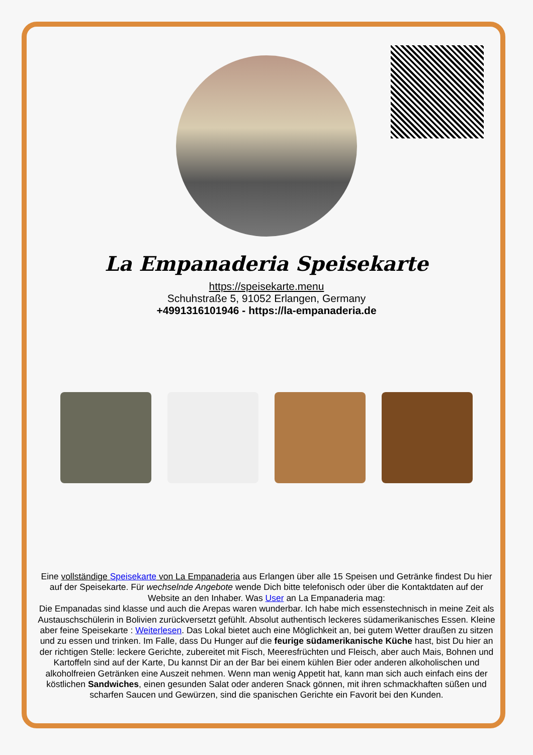La Empanaderia Speisekarte
https://speisekarte.menu
Schuhstraße 5, 91052 Erlangen, Germany
+4991316101946 - https://la-empanaderia.de
Eine vollständige Speisekarte von La Empanaderia aus Erlangen über alle 15 Speisen und Getränke findest Du hier auf der Speisekarte. Für wechselnde Angebote wende Dich bitte telefonisch oder über die Kontaktdaten auf der Website an den Inhaber. Was User an La Empanaderia mag:
Die Empanadas sind klasse und auch die Arepas waren wunderbar. Ich habe mich essenstechnisch in meine Zeit als Austauschschülerin in Bolivien zurückversetzt gefühlt. Absolut authentisch leckeres südamerikanisches Essen. Kleine aber feine Speisekarte : Weiterlesen. Das Lokal bietet auch eine Möglichkeit an, bei gutem Wetter draußen zu sitzen und zu essen und trinken. Im Falle, dass Du Hunger auf die feurige südamerikanische Küche hast, bist Du hier an der richtigen Stelle: leckere Gerichte, zubereitet mit Fisch, Meeresfrüchten und Fleisch, aber auch Mais, Bohnen und Kartoffeln sind auf der Karte, Du kannst Dir an der Bar bei einem kühlen Bier oder anderen alkoholischen und alkoholfreien Getränken eine Auszeit nehmen. Wenn man wenig Appetit hat, kann man sich auch einfach eins der köstlichen Sandwiches, einen gesunden Salat oder anderen Snack gönnen, mit ihren schmackhaften süßen und scharfen Saucen und Gewürzen, sind die spanischen Gerichte ein Favorit bei den Kunden.